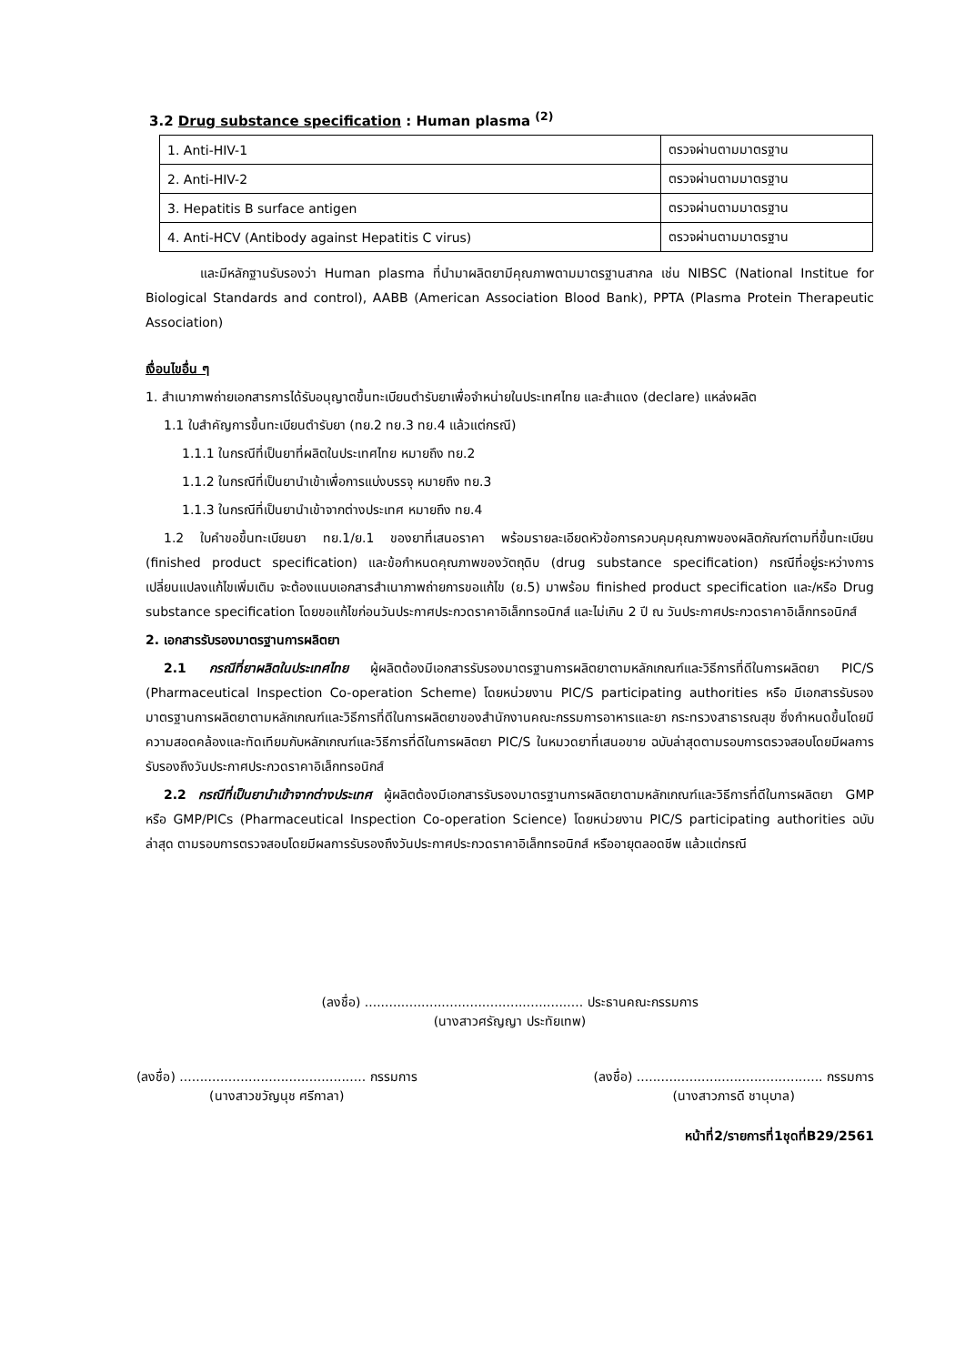3.2 Drug substance specification : Human plasma <sup>(2)</sup>
| 1. Anti-HIV-1 | ตรวจผ่านตามมาตรฐาน |
| 2. Anti-HIV-2 | ตรวจผ่านตามมาตรฐาน |
| 3. Hepatitis B surface antigen | ตรวจผ่านตามมาตรฐาน |
| 4. Anti-HCV (Antibody against Hepatitis C virus) | ตรวจผ่านตามมาตรฐาน |
และมีหลักฐานรับรองว่า Human plasma ที่นำมาผลิตยามีคุณภาพตามมาตรฐานสากล เช่น NIBSC (National Institue for Biological Standards and control), AABB (American Association Blood Bank), PPTA (Plasma Protein Therapeutic Association)
เงื่อนไขอื่น ๆ
1. สำเนาภาพถ่ายเอกสารการได้รับอนุญาตขึ้นทะเบียนตำรับยาเพื่อจำหน่ายในประเทศไทย และสำแดง (declare) แหล่งผลิต
1.1 ใบสำคัญการขึ้นทะเบียนตำรับยา (ทย.2 ทย.3 ทย.4 แล้วแต่กรณี)
1.1.1 ในกรณีที่เป็นยาที่ผลิตในประเทศไทย หมายถึง ทย.2
1.1.2 ในกรณีที่เป็นยานำเข้าเพื่อการแบ่งบรรจุ หมายถึง ทย.3
1.1.3 ในกรณีที่เป็นยานำเข้าจากต่างประเทศ หมายถึง ทย.4
1.2 ใบคำขอขึ้นทะเบียนยา ทย.1/ย.1 ของยาที่เสนอราคา พร้อมรายละเอียดหัวข้อการควบคุมคุณภาพของผลิตภัณฑ์ตามที่ขึ้นทะเบียน (finished product specification) และข้อกำหนดคุณภาพของวัตถุดิบ (drug substance specification) กรณีที่อยู่ระหว่างการเปลี่ยนแปลงแก้ไขเพิ่มเติม จะต้องแนบเอกสารสำเนาภาพถ่ายการขอแก้ไข (ย.5) มาพร้อม finished product specification และ/หรือ Drug substance specification โดยขอแก้ไขก่อนวันประกาศประกวดราคาอิเล็กทรอนิกส์ และไม่เกิน 2 ปี ณ วันประกาศประกวดราคาอิเล็กทรอนิกส์
2. เอกสารรับรองมาตรฐานการผลิตยา
2.1 กรณีที่ยาผลิตในประเทศไทย ผู้ผลิตต้องมีเอกสารรับรองมาตรฐานการผลิตยาตามหลักเกณฑ์และวิธีการที่ดีในการผลิตยา PIC/S (Pharmaceutical Inspection Co-operation Scheme) โดยหน่วยงาน PIC/S participating authorities หรือ มีเอกสารรับรองมาตรฐานการผลิตยาตามหลักเกณฑ์และวิธีการที่ดีในการผลิตยาของสำนักงานคณะกรรมการอาหารและยา กระทรวงสาธารณสุข ซึ่งกำหนดขึ้นโดยมีความสอดคล้องและทัดเทียมกับหลักเกณฑ์และวิธีการที่ดีในการผลิตยา PIC/S ในหมวดยาที่เสนอขาย ฉบับล่าสุดตามรอบการตรวจสอบโดยมีผลการรับรองถึงวันประกาศประกวดราคาอิเล็กทรอนิกส์
2.2 กรณีที่เป็นยานำเข้าจากต่างประเทศ ผู้ผลิตต้องมีเอกสารรับรองมาตรฐานการผลิตยาตามหลักเกณฑ์และวิธีการที่ดีในการผลิตยา GMP หรือ GMP/PICs (Pharmaceutical Inspection Co-operation Science) โดยหน่วยงาน PIC/S participating authorities ฉบับล่าสุด ตามรอบการตรวจสอบโดยมีผลการรับรองถึงวันประกาศประกวดราคาอิเล็กทรอนิกส์ หรืออายุตลอดชีพ แล้วแต่กรณี
(ลงชื่อ) ...................................................... ประธานคณะกรรมการ
(นางสาวศรัญญา ประทัยเทพ)
(ลงชื่อ) .............................................. กรรมการ
(นางสาวขวัญนุช ศรีกาลา)
(ลงชื่อ) .............................................. กรรมการ
(นางสาวภารดี ชานุบาล)
หน้าที่2/รายการที่1ชุดที่B29/2561